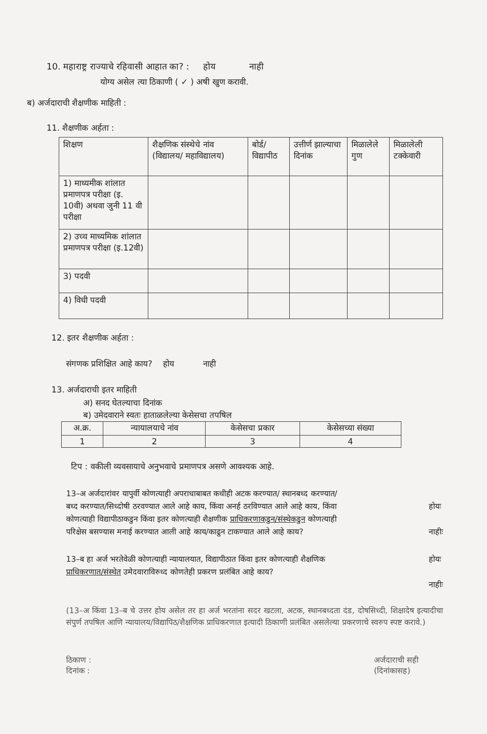10. महाराष्ट्र राज्याचे रहिवासी आहात का? : होय नाही
योग्य असेल त्या ठिकाणी ( ✓ ) अषी खुण करावी.
ब) अर्जदाराची शैक्षणीक माहिती :
11. शैक्षणीक अर्हता :
| शिक्षण | शैक्षणिक संस्थेचे नांव (विद्यालय/ महाविद्यालय) | बोर्ड/विद्यापीठ | उत्तीर्ण झाल्याचा दिनांक | मिळालेले गुण | मिळालेली टक्केवारी |
| --- | --- | --- | --- | --- | --- |
| 1) माध्यमीक शांलात प्रमाणपत्र परीक्षा (इ. 10वी) अथवा जुनी 11 वी परीक्षा | | | | | |
| 2) उच्च माध्यमिक शांलात प्रमाणपत्र परीक्षा (इ.12वी) | | | | | |
| 3) पदवी | | | | | |
| 4) विधी पदवी | | | | | |
12. इतर शैक्षणीक अर्हता :
संगणक प्रशिक्षित आहे काय? होय नाही
13. अर्जदाराची इतर माहिती
अ) सनद घेतल्याचा दिनांक
ब) उमेदवाराने स्वतः हाताळलेल्या केसेसचा तपषिल
| अ.क्र. | न्यायालयाचे नांव | केसेसचा प्रकार | केसेसच्या संख्या |
| --- | --- | --- | --- |
| 1 | 2 | 3 | 4 |
टिप : वकीली व्यवसायाचे अनुभवाचे प्रमाणपत्र असणे आवश्यक आहे.
13–अ अर्जदारांवर यापुर्वी कोणत्याही अपराधाबाबत कधीही अटक करण्यात/ स्थानबध्द करण्यात/बध्द करण्यात/सिध्दोषी ठरवण्यात आले आहे काय, किंवा अनर्ह ठरविण्यात आले आहे काय, किंवा कोणत्याही विद्यापीठाकडुन किंवा इतर कोणत्याही शैक्षणीक प्राधिकरणाकडुन/संस्थेकडुन कोणत्याही परिक्षेस बसण्यास मनाई करण्यात आली आहे काय/काढुन टाकण्यात आले आहे काय?
होयः
नाहीः
13–ब हा अर्ज भरतेवेळी कोणत्याही न्यायालयात, विद्यापीठात किंवा इतर कोणत्याही शैक्षणिक प्राधिकरणात/संस्थेत उमेदवाराविरुध्द कोणतेही प्रकरण प्रलंबित आहे काय?
होयः
नाहीः
(13–अ किंवा 13–ब चे उत्तर होय असेल तर हा अर्ज भरतांना सदर खटला, अटक, स्थानबध्दता दंड, दोषसिध्दी, शिक्षादेष इत्यादीचा संपुर्ण तपषिल आणि न्यायालय/विद्यापिठ/शैक्षणिक प्राधिकरणात इत्यादी ठिकाणी प्रलंबित असलेल्या प्रकरणाचे स्वरुप स्पष्ट करावे.)
ठिकाण :
दिनांक :
अर्जदाराची सही
(दिनांकासह)